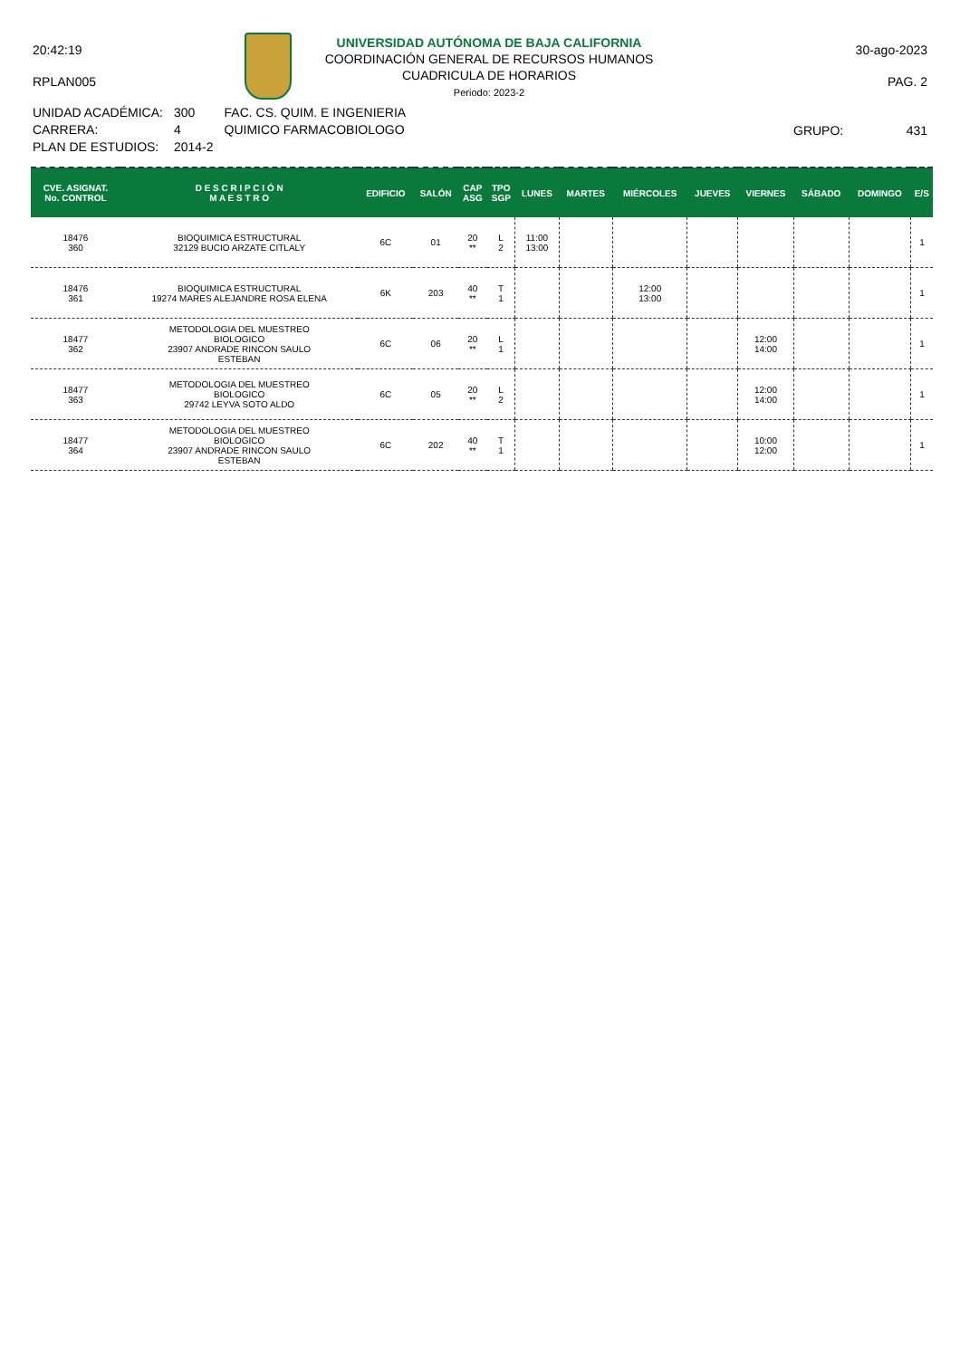20:42:19
RPLAN005
UNIVERSIDAD AUTÓNOMA DE BAJA CALIFORNIA
COORDINACIÓN GENERAL DE RECURSOS HUMANOS
CUADRICULA DE HORARIOS
Periodo: 2023-2
30-ago-2023
PAG. 2
| UNIDAD ACADÉMICA: | 300 | FAC. CS. QUIM. E INGENIERIA |
| CARRERA: | 4 | QUIMICO FARMACOBIOLOGO |
| PLAN DE ESTUDIOS: | 2014-2 | |
GRUPO: 431
| CVE. ASIGNAT. No. CONTROL | D E S C R I P C I Ó N M A E S T R O | EDIFICIO | SALÓN | CAP ASG | TPO SGP | LUNES | MARTES | MIÉRCOLES | JUEVES | VIERNES | SÁBADO | DOMINGO | E/S |
| --- | --- | --- | --- | --- | --- | --- | --- | --- | --- | --- | --- | --- | --- |
| 18476 360 | BIOQUIMICA ESTRUCTURAL 32129 BUCIO ARZATE CITLALY | 6C | 01 | 20 ** | L 2 | 11:00 13:00 | | | | | | | 1 |
| 18476 361 | BIOQUIMICA ESTRUCTURAL 19274 MARES ALEJANDRE ROSA ELENA | 6K | 203 | 40 ** | T 1 | | | 12:00 13:00 | | | | | 1 |
| 18477 362 | METODOLOGIA DEL MUESTREO BIOLOGICO 23907 ANDRADE RINCON SAULO ESTEBAN | 6C | 06 | 20 ** | L 1 | | | | | 12:00 14:00 | | | 1 |
| 18477 363 | METODOLOGIA DEL MUESTREO BIOLOGICO 29742 LEYVA SOTO ALDO | 6C | 05 | 20 ** | L 2 | | | | | 12:00 14:00 | | | 1 |
| 18477 364 | METODOLOGIA DEL MUESTREO BIOLOGICO 23907 ANDRADE RINCON SAULO ESTEBAN | 6C | 202 | 40 ** | T 1 | | | | | 10:00 12:00 | | | 1 |